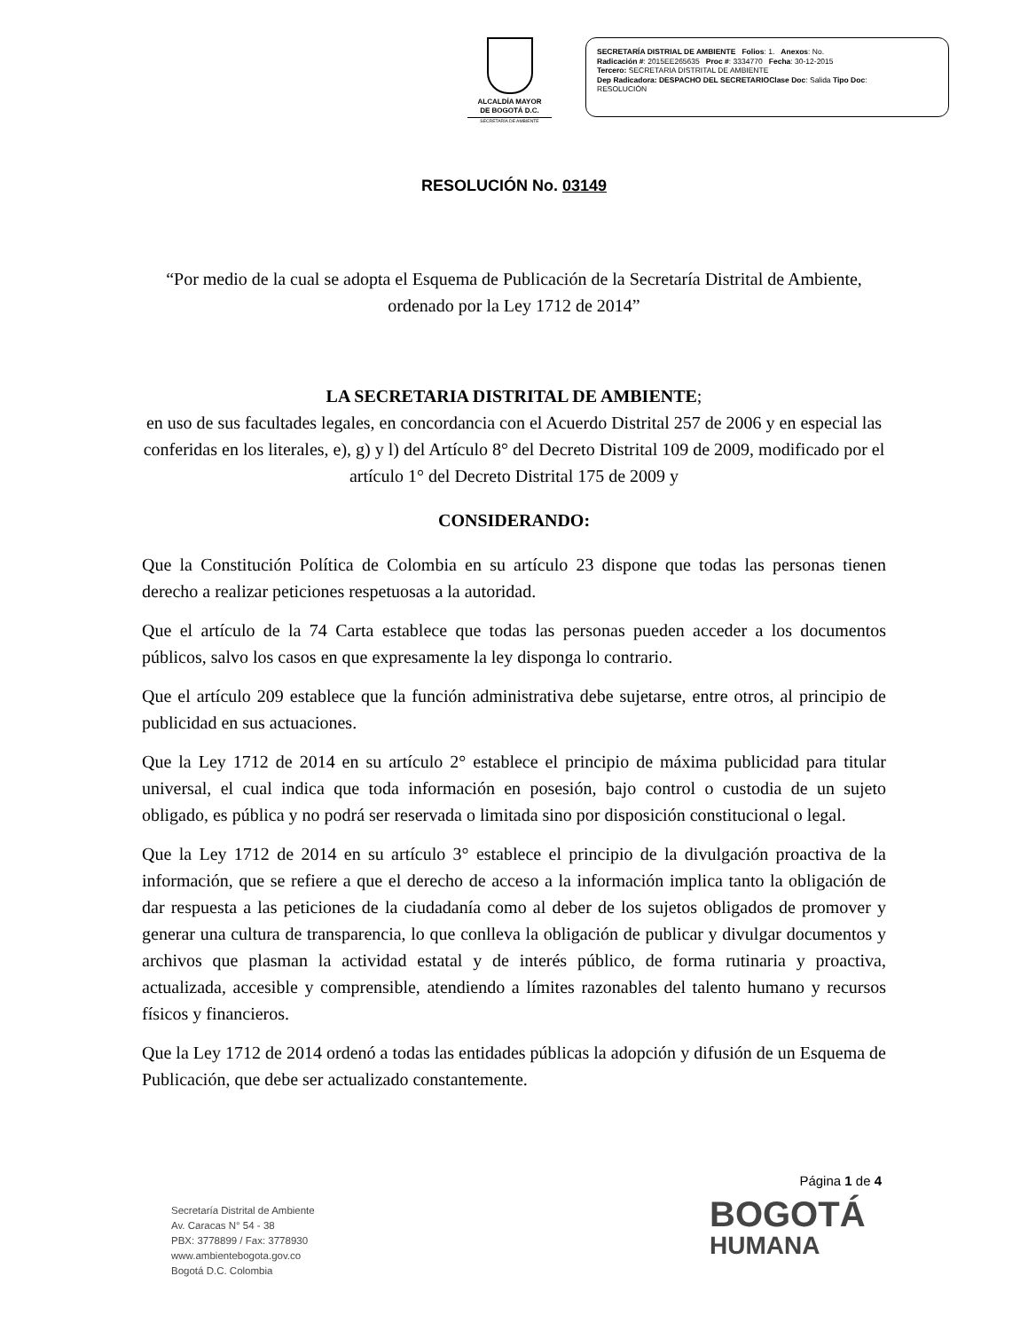ALCALDÍA MAYOR
DE BOGOTÁ D.C.
SECRETARÍA DE AMBIENTE
SECRETARÍA DISTRIAL DE AMBIENTE Folios: 1. Anexos: No.
Radicación #: 2015EE265635 Proc #: 3334770 Fecha: 30-12-2015
Tercero: SECRETARIA DISTRITAL DE AMBIENTE
Dep Radicadora: DESPACHO DEL SECRETARIO Clase Doc: Salida Tipo Doc:
RESOLUCIÓN
RESOLUCIÓN No. 03149
“Por medio de la cual se adopta el Esquema de Publicación de la Secretaría Distrital de Ambiente, ordenado por la Ley 1712 de 2014”
LA SECRETARIA DISTRITAL DE AMBIENTE;
en uso de sus facultades legales, en concordancia con el Acuerdo Distrital 257 de 2006 y en especial las conferidas en los literales, e), g) y l) del Artículo 8° del Decreto Distrital 109 de 2009, modificado por el artículo 1° del Decreto Distrital 175 de 2009 y
CONSIDERANDO:
Que la Constitución Política de Colombia en su artículo 23 dispone que todas las personas tienen derecho a realizar peticiones respetuosas a la autoridad.
Que el artículo de la 74 Carta establece que todas las personas pueden acceder a los documentos públicos, salvo los casos en que expresamente la ley disponga lo contrario.
Que el artículo 209 establece que la función administrativa debe sujetarse, entre otros, al principio de publicidad en sus actuaciones.
Que la Ley 1712 de 2014 en su artículo 2° establece el principio de máxima publicidad para titular universal, el cual indica que toda información en posesión, bajo control o custodia de un sujeto obligado, es pública y no podrá ser reservada o limitada sino por disposición constitucional o legal.
Que la Ley 1712 de 2014 en su artículo 3° establece el principio de la divulgación proactiva de la información, que se refiere a que el derecho de acceso a la información implica tanto la obligación de dar respuesta a las peticiones de la ciudadanía como al deber de los sujetos obligados de promover y generar una cultura de transparencia, lo que conlleva la obligación de publicar y divulgar documentos y archivos que plasman la actividad estatal y de interés público, de forma rutinaria y proactiva, actualizada, accesible y comprensible, atendiendo a límites razonables del talento humano y recursos físicos y financieros.
Que la Ley 1712 de 2014 ordenó a todas las entidades públicas la adopción y difusión de un Esquema de Publicación, que debe ser actualizado constantemente.
Página 1 de 4
Secretaría Distrital de Ambiente
Av. Caracas N° 54 - 38
PBX: 3778899 / Fax: 3778930
www.ambientebogota.gov.co
Bogotá D.C. Colombia
BOGOTÁ
HUMANA